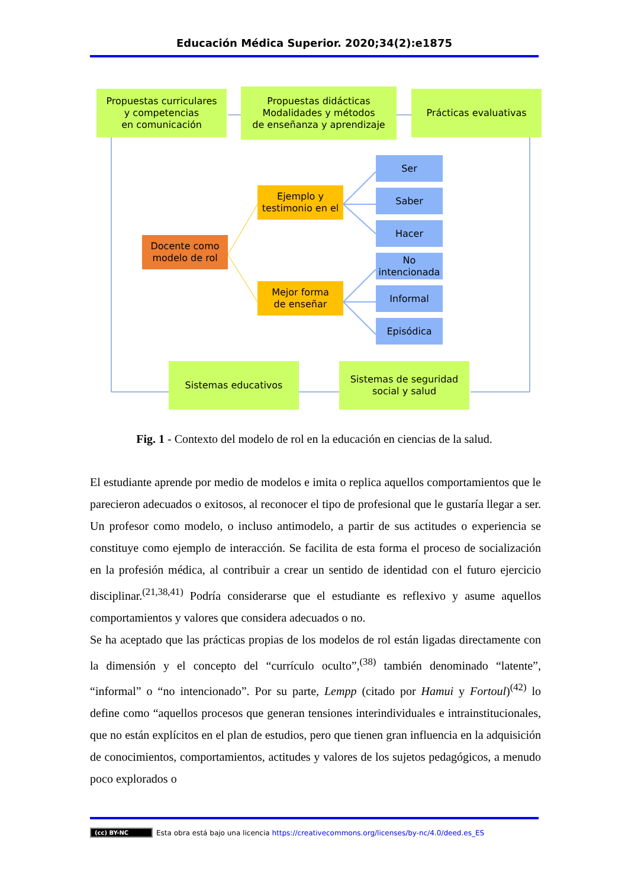Educación Médica Superior. 2020;34(2):e1875
Propuestas curriculares
y competencias
en comunicación
Propuestas didácticas
Modalidades y métodos
de enseñanza y aprendizaje
Prácticas evaluativas
Ser
Saber
Hacer
No intencionada
Informal
Episódica
Ejemplo y testimonio en el
Mejor forma
de enseñar
Docente como
modelo de rol
Sistemas educativos
Sistemas de seguridad
social y salud
Fig. 1 - Contexto del modelo de rol en la educación en ciencias de la salud.
El estudiante aprende por medio de modelos e imita o replica aquellos comportamientos que le parecieron adecuados o exitosos, al reconocer el tipo de profesional que le gustaría llegar a ser. Un profesor como modelo, o incluso antimodelo, a partir de sus actitudes o experiencia se constituye como ejemplo de interacción. Se facilita de esta forma el proceso de socialización en la profesión médica, al contribuir a crear un sentido de identidad con el futuro ejercicio disciplinar.<sup>(21,38,41)</sup> Podría considerarse que el estudiante es reflexivo y asume aquellos comportamientos y valores que considera adecuados o no.
Se ha aceptado que las prácticas propias de los modelos de rol están ligadas directamente con la dimensión y el concepto del “currículo oculto”,<sup>(38)</sup> también denominado “latente”, “informal” o “no intencionado”. Por su parte, Lempp (citado por Hamui y Fortoul)<sup>(42)</sup> lo define como “aquellos procesos que generan tensiones interindividuales e intrainstitucionales, que no están explícitos en el plan de estudios, pero que tienen gran influencia en la adquisición de conocimientos, comportamientos, actitudes y valores de los sujetos pedagógicos, a menudo poco explorados o
(cc) BY-NC Esta obra está bajo una licencia https://creativecommons.org/licenses/by-nc/4.0/deed.es_ES